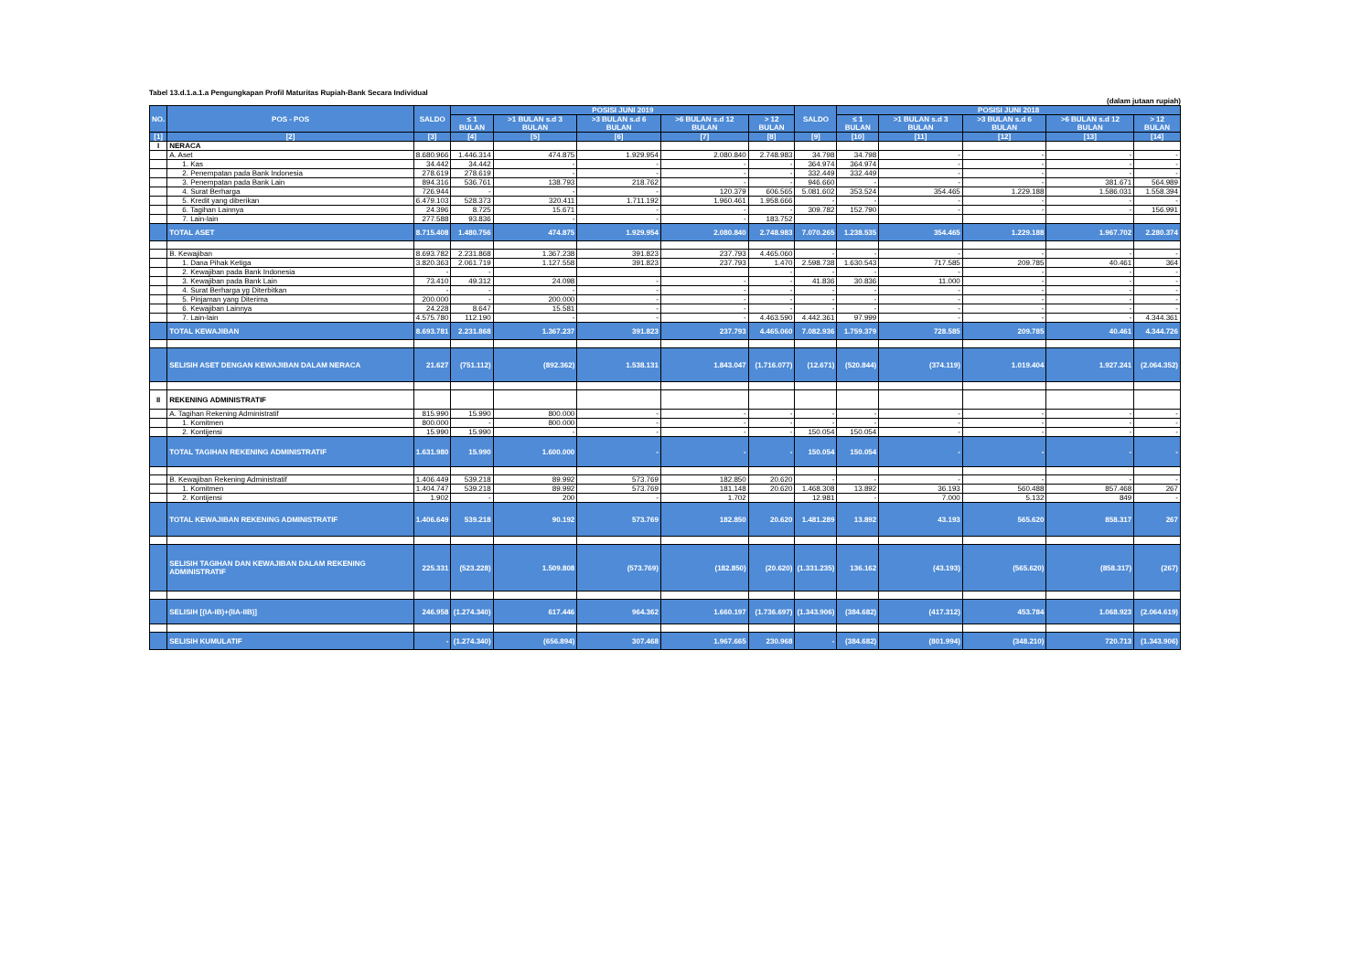Tabel 13.d.1.a.1.a Pengungkapan Profil Maturitas Rupiah-Bank Secara Individual
(dalam jutaan rupiah)
| NO. | POS - POS | SALDO | POSISI JUNI 2019 | | | | | SALDO | POSISI JUNI 2018 | | | | |
| --- | --- | --- | --- | --- | --- | --- | --- | --- | --- | --- | --- | --- | --- |
| | | | ≤ 1 BULAN | >1 BULAN s.d 3 BULAN | >3 BULAN s.d 6 BULAN | >6 BULAN s.d 12 BULAN | > 12 BULAN | | ≤ 1 BULAN | >1 BULAN s.d 3 BULAN | >3 BULAN s.d 6 BULAN | >6 BULAN s.d 12 BULAN | > 12 BULAN |
| [1] | [2] | [3] | [4] | [5] | [6] | [7] | [8] | [9] | [10] | [11] | [12] | [13] | [14] |
| I | NERACA | | | | | | | | | | | | |
| | A. Aset | 8.680.966 | 1.446.314 | 474.875 | 1.929.954 | 2.080.840 | 2.748.983 | 34.798 | 34.798 | - | - | - | - |
| | 1. Kas | 34.442 | 34.442 | - | - | - | - | 364.974 | 364.974 | - | - | - | - |
| | 2. Penempatan pada Bank Indonesia | 278.619 | 278.619 | - | - | - | - | 332.449 | 332.449 | - | - | - | - |
| | 3. Penempatan pada Bank Lain | 894.316 | 536.761 | 138.793 | 218.762 | - | - | 946.660 | - | - | - | 381.671 | 564.989 |
| | 4. Surat Berharga | 726.944 | - | - | - | 120.379 | 606.565 | 5.081.602 | 353.524 | 354.465 | 1.229.188 | 1.586.031 | 1.558.394 |
| | 5. Kredit yang diberikan | 6.479.103 | 528.373 | 320.411 | 1.711.192 | 1.960.461 | 1.958.666 | - | - | - | - | - | - |
| | 6. Tagihan Lainnya | 24.396 | 8.725 | 15.671 | - | - | - | 309.782 | 152.790 | - | - | - | 156.991 |
| | 7. Lain-lain | 277.588 | 93.836 | - | - | - | 183.752 | | | | | | |
| | TOTAL ASET | 8.715.408 | 1.480.756 | 474.875 | 1.929.954 | 2.080.840 | 2.748.983 | 7.070.265 | 1.238.535 | 354.465 | 1.229.188 | 1.967.702 | 2.280.374 |
| | B. Kewajiban | 8.693.782 | 2.231.868 | 1.367.238 | 391.823 | 237.793 | 4.465.060 | - | - | - | - | - | - |
| | 1. Dana Pihak Ketiga | 3.820.363 | 2.061.719 | 1.127.558 | 391.823 | 237.793 | 1.470 | 2.598.738 | 1.630.543 | 717.585 | 209.785 | 40.461 | 364 |
| | 2. Kewajiban pada Bank Indonesia | - | - | | | | - | - | - | - | - | - | - |
| | 3. Kewajiban pada Bank Lain | 73.410 | 49.312 | 24.098 | - | - | - | 41.836 | 30.836 | 11.000 | - | - | - |
| | 4. Surat Berharga yg Diterbitkan | - | - | - | - | - | - | - | - | - | - | - | - |
| | 5. Pinjaman yang Diterima | 200.000 | - | 200.000 | - | - | - | - | - | - | - | - | - |
| | 6. Kewajiban Lainnya | 24.228 | 8.647 | 15.581 | - | - | - | - | - | - | - | - | - |
| | 7. Lain-lain | 4.575.780 | 112.190 | - | - | - | 4.463.590 | 4.442.361 | 97.999 | - | - | - | 4.344.361 |
| | TOTAL KEWAJIBAN | 8.693.781 | 2.231.868 | 1.367.237 | 391.823 | 237.793 | 4.465.060 | 7.082.936 | 1.759.379 | 728.585 | 209.785 | 40.461 | 4.344.726 |
| | SELISIH ASET DENGAN KEWAJIBAN DALAM NERACA | 21.627 | (751.112) | (892.362) | 1.538.131 | 1.843.047 | (1.716.077) | (12.671) | (520.844) | (374.119) | 1.019.404 | 1.927.241 | (2.064.352) |
| II | REKENING ADMINISTRATIF | | | | | | | | | | | | |
| | A. Tagihan Rekening Administratif | 815.990 | 15.990 | 800.000 | - | - | - | - | - | - | - | - | - |
| | 1. Komitmen | 800.000 | - | 800.000 | - | - | - | - | - | - | - | - | - |
| | 2. Kontijensi | 15.990 | 15.990 | - | - | - | - | 150.054 | 150.054 | - | - | - | - |
| | TOTAL TAGIHAN REKENING ADMINISTRATIF | 1.631.980 | 15.990 | 1.600.000 | - | - | - | 150.054 | 150.054 | - | - | - | - |
| | B. Kewajiban Rekening Administratif | 1.406.449 | 539.218 | 89.992 | 573.769 | 182.850 | 20.620 | - | - | - | - | - | - |
| | 1. Komitmen | 1.404.747 | 539.218 | 89.992 | 573.769 | 181.148 | 20.620 | 1.468.308 | 13.892 | 36.193 | 560.488 | 857.468 | 267 |
| | 2. Kontijensi | 1.902 | - | 200 | - | 1.702 | | 12.981 | - | 7.000 | 5.132 | 849 | - |
| | TOTAL KEWAJIBAN REKENING ADMINISTRATIF | 1.406.649 | 539.218 | 90.192 | 573.769 | 182.850 | 20.620 | 1.481.289 | 13.892 | 43.193 | 565.620 | 858.317 | 267 |
| | SELISIH TAGIHAN DAN KEWAJIBAN DALAM REKENING ADMINISTRATIF | 225.331 | (523.228) | 1.509.808 | (573.769) | (182.850) | (20.620) | (1.331.235) | 136.162 | (43.193) | (565.620) | (858.317) | (267) |
| | SELISIH [(IA-IB)+(IIA-IIB)] | 246.958 | (1.274.340) | 617.446 | 964.362 | 1.660.197 | (1.736.697) | (1.343.906) | (384.682) | (417.312) | 453.784 | 1.068.923 | (2.064.619) |
| | SELISIH KUMULATIF | - | (1.274.340) | (656.894) | 307.468 | 1.967.665 | 230.968 | - | (384.682) | (801.994) | (348.210) | 720.713 | (1.343.906) |